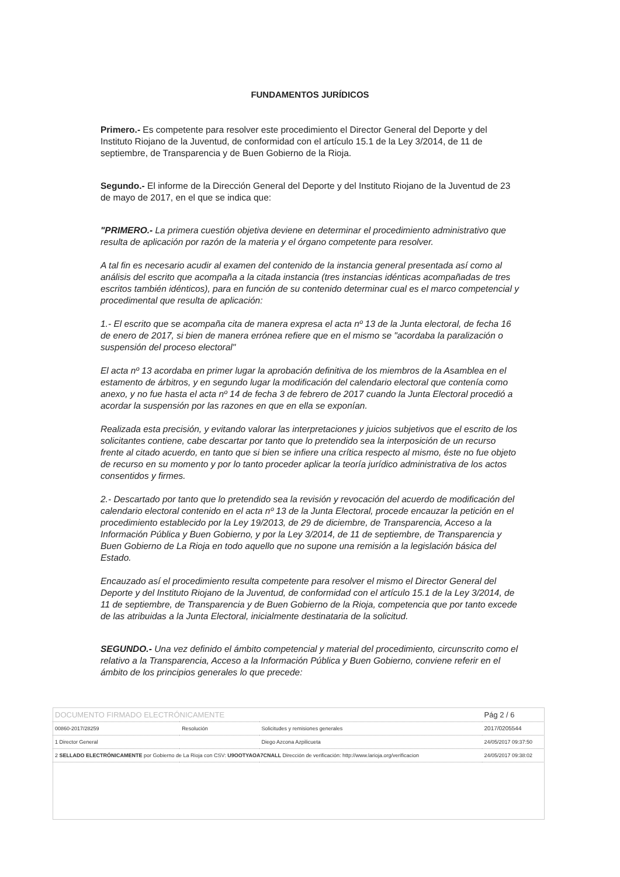FUNDAMENTOS JURÍDICOS
Primero.- Es competente para resolver este procedimiento el Director General del Deporte y del Instituto Riojano de la Juventud, de conformidad con el artículo 15.1 de la Ley 3/2014, de 11 de septiembre, de Transparencia y de Buen Gobierno de la Rioja.
Segundo.- El informe de la Dirección General del Deporte y del Instituto Riojano de la Juventud de 23 de mayo de 2017, en el que se indica que:
"PRIMERO.- La primera cuestión objetiva deviene en determinar el procedimiento administrativo que resulta de aplicación por razón de la materia y el órgano competente para resolver.
A tal fin es necesario acudir al examen del contenido de la instancia general presentada así como al análisis del escrito que acompaña a la citada instancia (tres instancias idénticas acompañadas de tres escritos también idénticos), para en función de su contenido determinar cual es el marco competencial y procedimental que resulta de aplicación:
1.- El escrito que se acompaña cita de manera expresa el acta nº 13 de la Junta electoral, de fecha 16 de enero de 2017, si bien de manera errónea refiere que en el mismo se "acordaba la paralización o suspensión del proceso electoral"
El acta nº 13 acordaba en primer lugar la aprobación definitiva de los miembros de la Asamblea en el estamento de árbitros, y en segundo lugar la modificación del calendario electoral que contenía como anexo, y no fue hasta el acta nº 14 de fecha 3 de febrero de 2017 cuando la Junta Electoral procedió a acordar la suspensión por las razones en que en ella se exponían.
Realizada esta precisión, y evitando valorar las interpretaciones y juicios subjetivos que el escrito de los solicitantes contiene, cabe descartar por tanto que lo pretendido sea la interposición de un recurso frente al citado acuerdo, en tanto que si bien se infiere una crítica respecto al mismo, éste no fue objeto de recurso en su momento y por lo tanto proceder aplicar la teoría jurídico administrativa de los actos consentidos y firmes.
2.- Descartado por tanto que lo pretendido sea la revisión y revocación del acuerdo de modificación del calendario electoral contenido en el acta nº 13 de la Junta Electoral, procede encauzar la petición en el procedimiento establecido por la Ley 19/2013, de 29 de diciembre, de Transparencia, Acceso a la Información Pública y Buen Gobierno, y por la Ley 3/2014, de 11 de septiembre, de Transparencia y Buen Gobierno de La Rioja en todo aquello que no supone una remisión a la legislación básica del Estado.
Encauzado así el procedimiento resulta competente para resolver el mismo el Director General del Deporte y del Instituto Riojano de la Juventud, de conformidad con el artículo 15.1 de la Ley 3/2014, de 11 de septiembre, de Transparencia y de Buen Gobierno de la Rioja, competencia que por tanto excede de las atribuidas a la Junta Electoral, inicialmente destinataria de la solicitud.
SEGUNDO.- Una vez definido el ámbito competencial y material del procedimiento, circunscrito como el relativo a la Transparencia, Acceso a la Información Pública y Buen Gobierno, conviene referir en el ámbito de los principios generales lo que precede:
| DOCUMENTO FIRMADO ELECTRÓNICAMENTE | | | Pág 2 / 6 |
| 00860-2017/28259 | Resolución | Solicitudes y remisiones generales | 2017/0205544 |
| 1 Director General | | Diego Azcona Azpilicueta | 24/05/2017 09:37:50 |
| 2 SELLADO ELECTRÓNICAMENTE por Gobierno de La Rioja con CSV: U9OOTYAOA7CNALL Dirección de verificación: http://www.larioja.org/verificacion | | | 24/05/2017 09:38:02 |